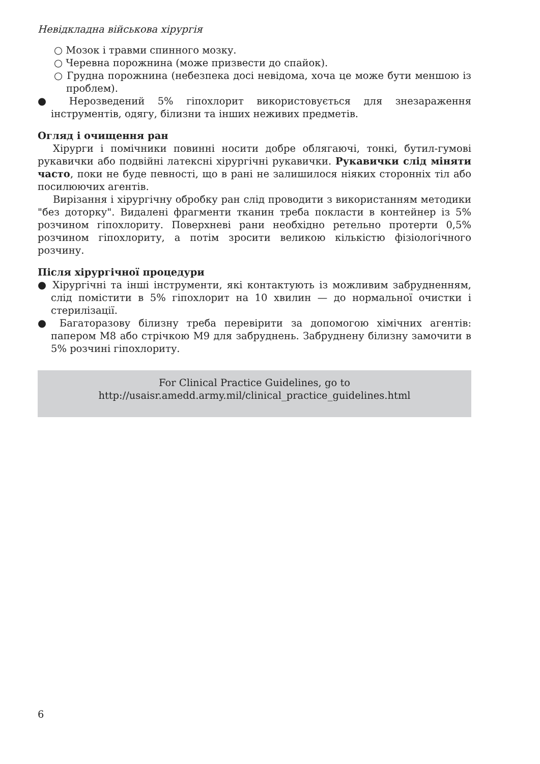Невідкладна військова хірургія
○ Мозок і травми спинного мозку.
○ Черевна порожнина (може призвести до спайок).
○ Грудна порожнина (небезпека досі невідома, хоча це може бути меншою із проблем).
● Нерозведений 5% гіпохлорит використовується для знезараження інструментів, одягу, білизни та інших неживих предметів.
Огляд і очищення ран
Хірурги і помічники повинні носити добре облягаючі, тонкі, бутил-гумові рукавички або подвійні латексні хірургічні рукавички. Рукавички слід міняти часто, поки не буде певності, що в рані не залишилося ніяких сторонніх тіл або посилюючих агентів.
Вирізання і хірургічну обробку ран слід проводити з використанням методики "без доторку". Видалені фрагменти тканин треба покласти в контейнер із 5% розчином гіпохлориту. Поверхневі рани необхідно ретельно протерти 0,5% розчином гіпохлориту, а потім зросити великою кількістю фізіологічного розчину.
Після хірургічної процедури
● Хірургічні та інші інструменти, які контактують із можливим забрудненням, слід помістити в 5% гіпохлорит на 10 хвилин — до нормальної очистки і стерилізації.
● Багаторазову білизну треба перевірити за допомогою хімічних агентів: папером М8 або стрічкою М9 для забруднень. Забруднену білизну замочити в 5% розчині гіпохлориту.
For Clinical Practice Guidelines, go to
http://usaisr.amedd.army.mil/clinical_practice_guidelines.html
6